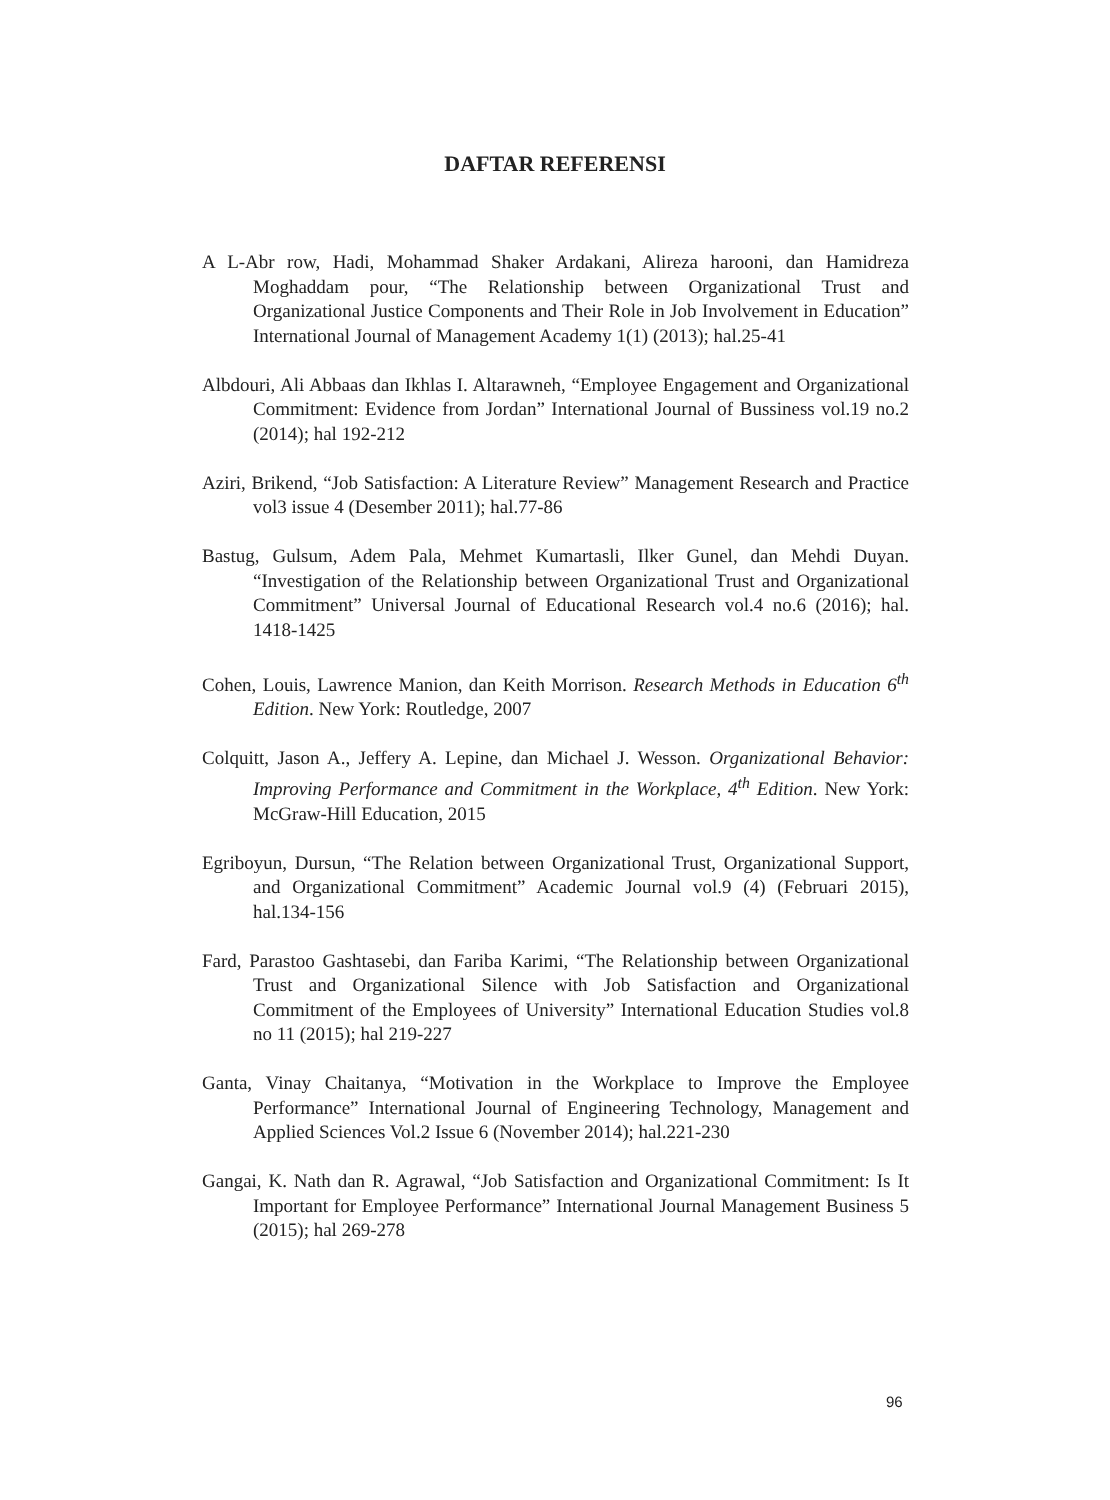DAFTAR REFERENSI
A L-Abr row, Hadi, Mohammad Shaker Ardakani, Alireza harooni, dan Hamidreza Moghaddam pour, “The Relationship between Organizational Trust and Organizational Justice Components and Their Role in Job Involvement in Education” International Journal of Management Academy 1(1) (2013); hal.25-41
Albdouri, Ali Abbaas dan Ikhlas I. Altarawneh, “Employee Engagement and Organizational Commitment: Evidence from Jordan” International Journal of Bussiness vol.19 no.2 (2014); hal 192-212
Aziri, Brikend, “Job Satisfaction: A Literature Review” Management Research and Practice vol3 issue 4 (Desember 2011); hal.77-86
Bastug, Gulsum, Adem Pala, Mehmet Kumartasli, Ilker Gunel, dan Mehdi Duyan. “Investigation of the Relationship between Organizational Trust and Organizational Commitment” Universal Journal of Educational Research vol.4 no.6 (2016); hal. 1418-1425
Cohen, Louis, Lawrence Manion, dan Keith Morrison. Research Methods in Education 6<sup>th</sup> Edition. New York: Routledge, 2007
Colquitt, Jason A., Jeffery A. Lepine, dan Michael J. Wesson. Organizational Behavior: Improving Performance and Commitment in the Workplace, 4<sup>th</sup> Edition. New York: McGraw-Hill Education, 2015
Egriboyun, Dursun, “The Relation between Organizational Trust, Organizational Support, and Organizational Commitment” Academic Journal vol.9 (4) (Februari 2015), hal.134-156
Fard, Parastoo Gashtasebi, dan Fariba Karimi, “The Relationship between Organizational Trust and Organizational Silence with Job Satisfaction and Organizational Commitment of the Employees of University” International Education Studies vol.8 no 11 (2015); hal 219-227
Ganta, Vinay Chaitanya, “Motivation in the Workplace to Improve the Employee Performance” International Journal of Engineering Technology, Management and Applied Sciences Vol.2 Issue 6 (November 2014); hal.221-230
Gangai, K. Nath dan R. Agrawal, “Job Satisfaction and Organizational Commitment: Is It Important for Employee Performance” International Journal Management Business 5 (2015); hal 269-278
96